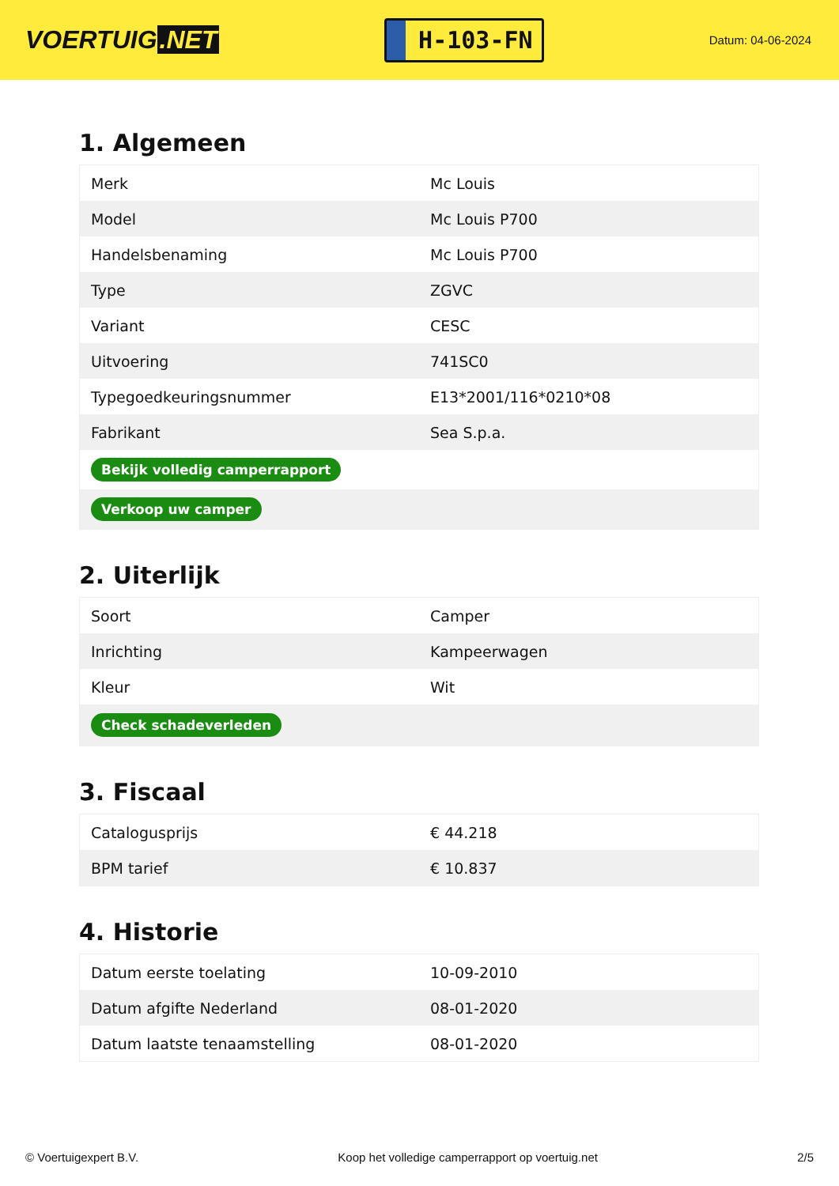VOERTUIG.NET
H-103-FN
Datum: 04-06-2024
1. Algemeen
| Merk | Mc Louis |
| Model | Mc Louis P700 |
| Handelsbenaming | Mc Louis P700 |
| Type | ZGVC |
| Variant | CESC |
| Uitvoering | 741SC0 |
| Typegoedkeuringsnummer | E13*2001/116*0210*08 |
| Fabrikant | Sea S.p.a. |
| Bekijk volledig camperrapport | |
| Verkoop uw camper | |
2. Uiterlijk
| Soort | Camper |
| Inrichting | Kampeerwagen |
| Kleur | Wit |
| Check schadeverleden | |
3. Fiscaal
| Catalogusprijs | € 44.218 |
| BPM tarief | € 10.837 |
4. Historie
| Datum eerste toelating | 10-09-2010 |
| Datum afgifte Nederland | 08-01-2020 |
| Datum laatste tenaamstelling | 08-01-2020 |
© Voertuigexpert B.V. Koop het volledige camperrapport op voertuig.net 2/5